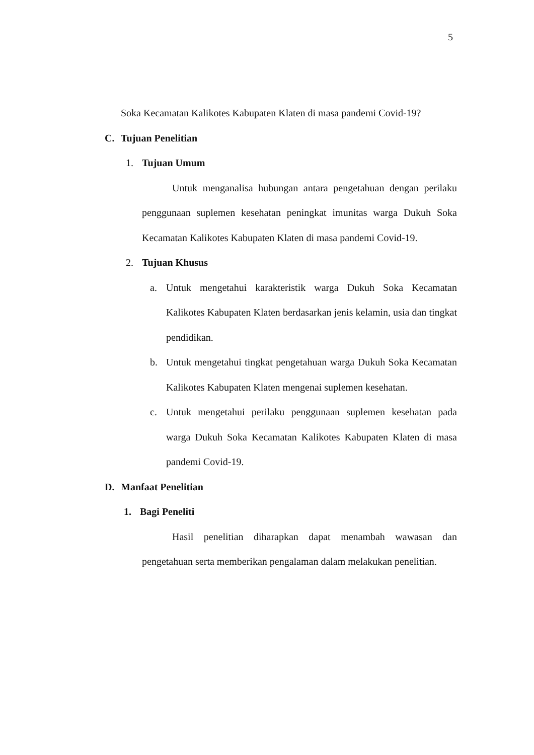5
Soka Kecamatan Kalikotes Kabupaten Klaten di masa pandemi Covid-19?
C. Tujuan Penelitian
1. Tujuan Umum
Untuk menganalisa hubungan antara pengetahuan dengan perilaku penggunaan suplemen kesehatan peningkat imunitas warga Dukuh Soka Kecamatan Kalikotes Kabupaten Klaten di masa pandemi Covid-19.
2. Tujuan Khusus
a. Untuk mengetahui karakteristik warga Dukuh Soka Kecamatan Kalikotes Kabupaten Klaten berdasarkan jenis kelamin, usia dan tingkat pendidikan.
b. Untuk mengetahui tingkat pengetahuan warga Dukuh Soka Kecamatan Kalikotes Kabupaten Klaten mengenai suplemen kesehatan.
c. Untuk mengetahui perilaku penggunaan suplemen kesehatan pada warga Dukuh Soka Kecamatan Kalikotes Kabupaten Klaten di masa pandemi Covid-19.
D. Manfaat Penelitian
1. Bagi Peneliti
Hasil penelitian diharapkan dapat menambah wawasan dan pengetahuan serta memberikan pengalaman dalam melakukan penelitian.